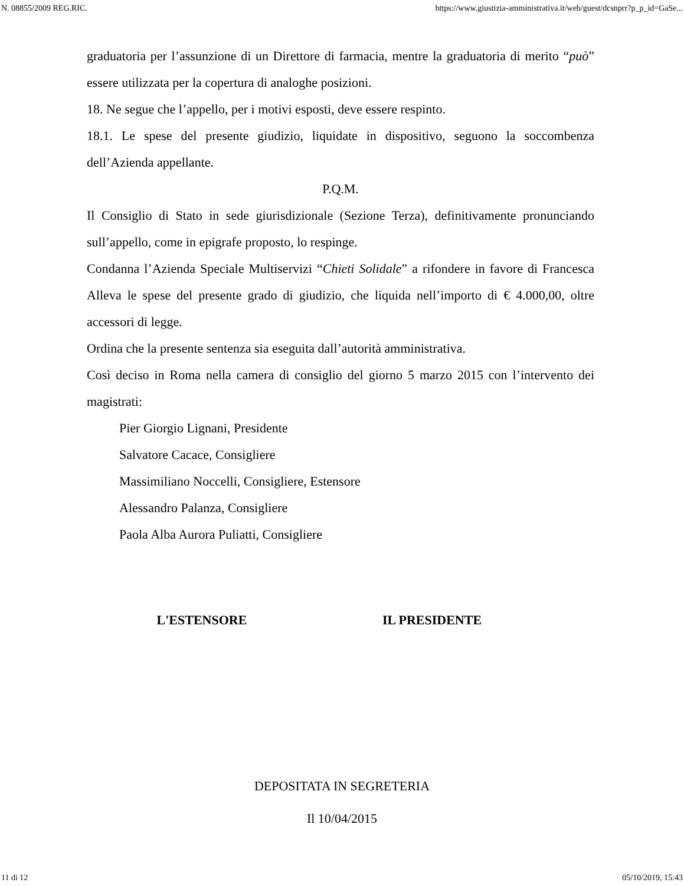N. 08855/2009 REG.RIC. https://www.giustizia-amministrativa.it/web/guest/dcsnprr?p_p_id=GaSe...
graduatoria per l’assunzione di un Direttore di farmacia, mentre la graduatoria di merito “può” essere utilizzata per la copertura di analoghe posizioni.
18. Ne segue che l’appello, per i motivi esposti, deve essere respinto.
18.1. Le spese del presente giudizio, liquidate in dispositivo, seguono la soccombenza dell’Azienda appellante.
P.Q.M.
Il Consiglio di Stato in sede giurisdizionale (Sezione Terza), definitivamente pronunciando sull’appello, come in epigrafe proposto, lo respinge.
Condanna l’Azienda Speciale Multiservizi “Chieti Solidale” a rifondere in favore di Francesca Alleva le spese del presente grado di giudizio, che liquida nell’importo di € 4.000,00, oltre accessori di legge.
Ordina che la presente sentenza sia eseguita dall’autorità amministrativa.
Così deciso in Roma nella camera di consiglio del giorno 5 marzo 2015 con l’intervento dei magistrati:
Pier Giorgio Lignani, Presidente
Salvatore Cacace, Consigliere
Massimiliano Noccelli, Consigliere, Estensore
Alessandro Palanza, Consigliere
Paola Alba Aurora Puliatti, Consigliere
L'ESTENSORE IL PRESIDENTE
DEPOSITATA IN SEGRETERIA
Il 10/04/2015
11 di 12 05/10/2019, 15:43